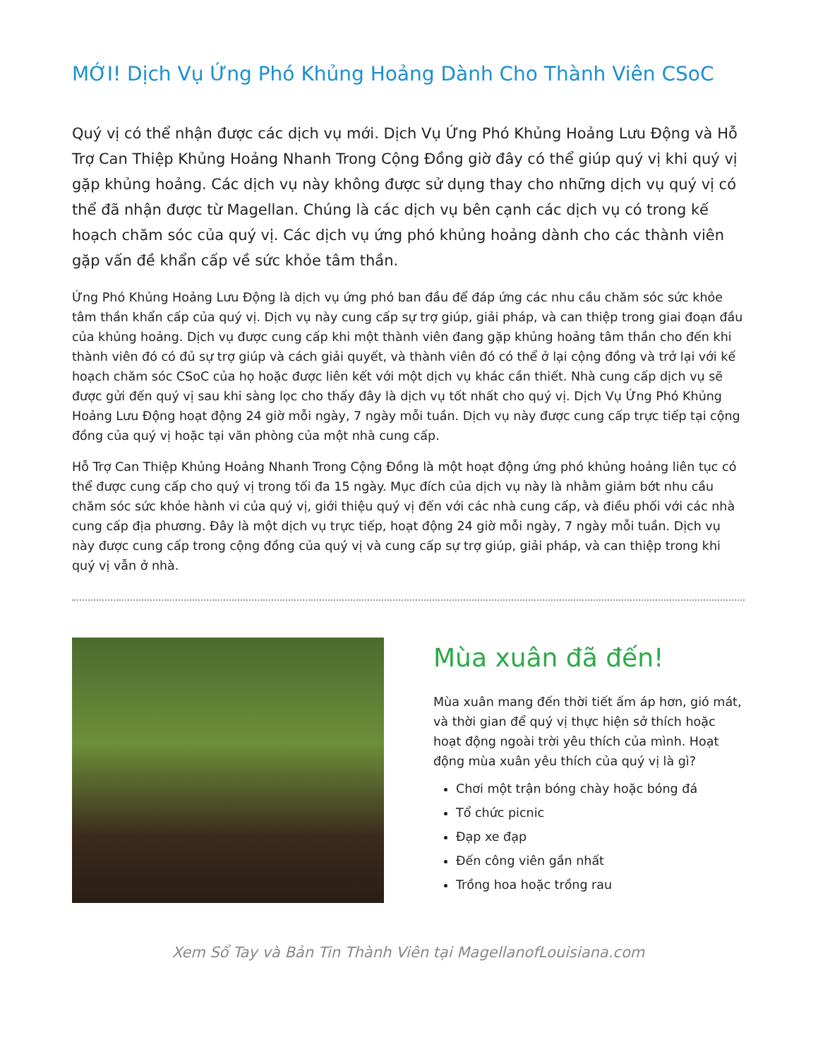MỚI! Dịch Vụ Ứng Phó Khủng Hoảng Dành Cho Thành Viên CSoC
Quý vị có thể nhận được các dịch vụ mới. Dịch Vụ Ứng Phó Khủng Hoảng Lưu Động và Hỗ Trợ Can Thiệp Khủng Hoảng Nhanh Trong Cộng Đồng giờ đây có thể giúp quý vị khi quý vị gặp khủng hoảng. Các dịch vụ này không được sử dụng thay cho những dịch vụ quý vị có thể đã nhận được từ Magellan. Chúng là các dịch vụ bên cạnh các dịch vụ có trong kế hoạch chăm sóc của quý vị. Các dịch vụ ứng phó khủng hoảng dành cho các thành viên gặp vấn đề khẩn cấp về sức khỏe tâm thần.
Ứng Phó Khủng Hoảng Lưu Động là dịch vụ ứng phó ban đầu để đáp ứng các nhu cầu chăm sóc sức khỏe tâm thần khẩn cấp của quý vị. Dịch vụ này cung cấp sự trợ giúp, giải pháp, và can thiệp trong giai đoạn đầu của khủng hoảng. Dịch vụ được cung cấp khi một thành viên đang gặp khủng hoảng tâm thần cho đến khi thành viên đó có đủ sự trợ giúp và cách giải quyết, và thành viên đó có thể ở lại cộng đồng và trở lại với kế hoạch chăm sóc CSoC của họ hoặc được liên kết với một dịch vụ khác cần thiết. Nhà cung cấp dịch vụ sẽ được gửi đến quý vị sau khi sàng lọc cho thấy đây là dịch vụ tốt nhất cho quý vị. Dịch Vụ Ứng Phó Khủng Hoảng Lưu Động hoạt động 24 giờ mỗi ngày, 7 ngày mỗi tuần. Dịch vụ này được cung cấp trực tiếp tại cộng đồng của quý vị hoặc tại văn phòng của một nhà cung cấp.
Hỗ Trợ Can Thiệp Khủng Hoảng Nhanh Trong Cộng Đồng là một hoạt động ứng phó khủng hoảng liên tục có thể được cung cấp cho quý vị trong tối đa 15 ngày. Mục đích của dịch vụ này là nhằm giảm bớt nhu cầu chăm sóc sức khỏe hành vi của quý vị, giới thiệu quý vị đến với các nhà cung cấp, và điều phối với các nhà cung cấp địa phương. Đây là một dịch vụ trực tiếp, hoạt động 24 giờ mỗi ngày, 7 ngày mỗi tuần. Dịch vụ này được cung cấp trong cộng đồng của quý vị và cung cấp sự trợ giúp, giải pháp, và can thiệp trong khi quý vị vẫn ở nhà.
Mùa xuân đã đến!
Mùa xuân mang đến thời tiết ấm áp hơn, gió mát, và thời gian để quý vị thực hiện sở thích hoặc hoạt động ngoài trời yêu thích của mình. Hoạt động mùa xuân yêu thích của quý vị là gì?
Chơi một trận bóng chày hoặc bóng đá
Tổ chức picnic
Đạp xe đạp
Đến công viên gần nhất
Trồng hoa hoặc trồng rau
Xem Sổ Tay và Bản Tin Thành Viên tại MagellanofLouisiana.com